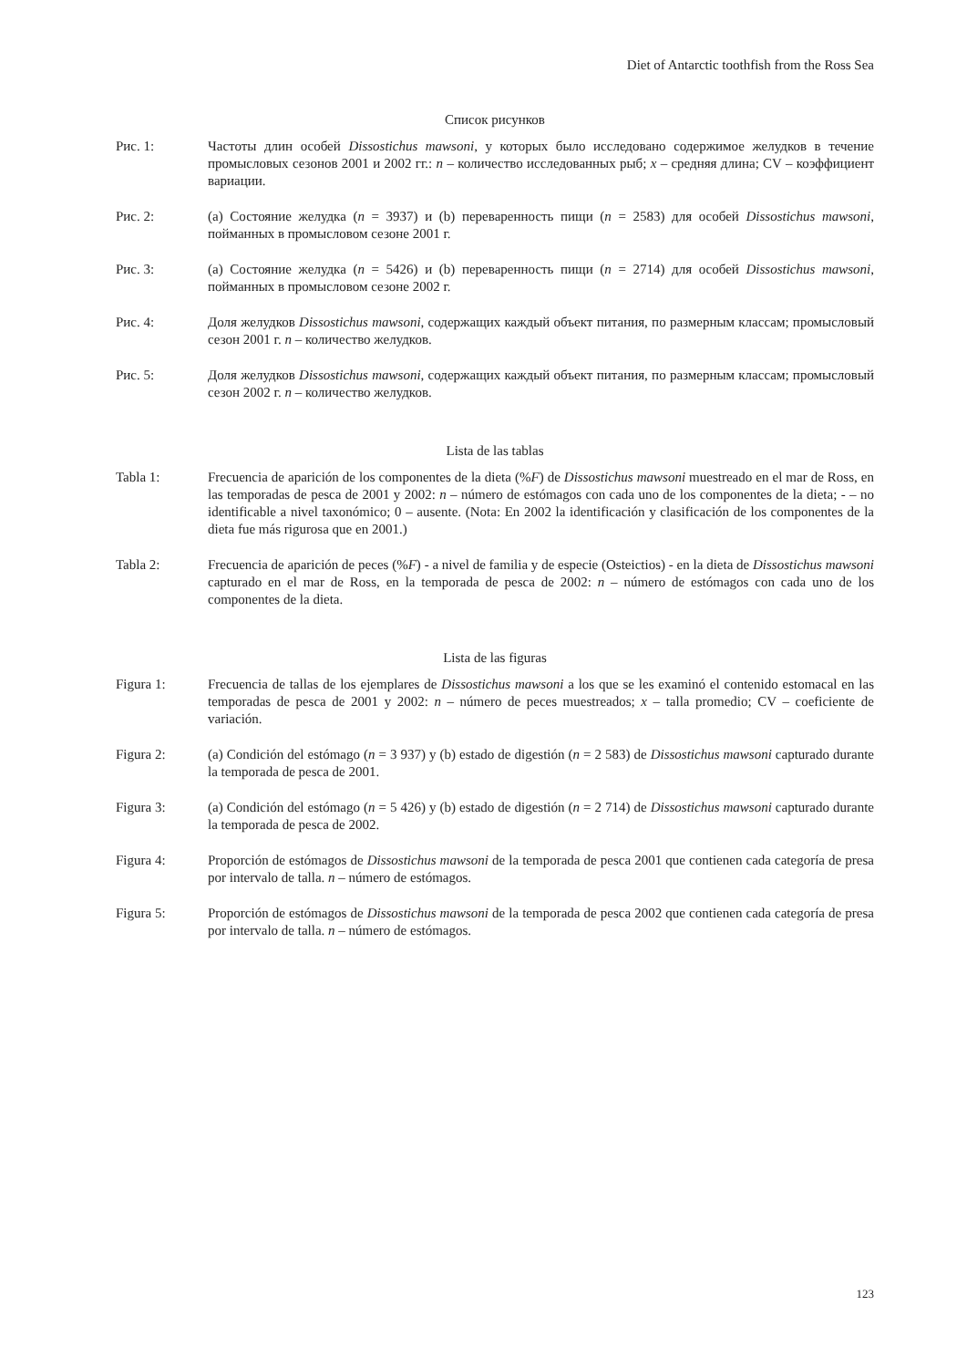Diet of Antarctic toothfish from the Ross Sea
Список рисунков
Рис. 1: Частоты длин особей Dissostichus mawsoni, у которых было исследовано содержимое желудков в течение промысловых сезонов 2001 и 2002 гг.: n – количество исследованных рыб; x – средняя длина; CV – коэффициент вариации.
Рис. 2: (a) Состояние желудка (n = 3937) и (b) переваренность пищи (n = 2583) для особей Dissostichus mawsoni, пойманных в промысловом сезоне 2001 г.
Рис. 3: (a) Состояние желудка (n = 5426) и (b) переваренность пищи (n = 2714) для особей Dissostichus mawsoni, пойманных в промысловом сезоне 2002 г.
Рис. 4: Доля желудков Dissostichus mawsoni, содержащих каждый объект питания, по размерным классам; промысловый сезон 2001 г. n – количество желудков.
Рис. 5: Доля желудков Dissostichus mawsoni, содержащих каждый объект питания, по размерным классам; промысловый сезон 2002 г. n – количество желудков.
Lista de las tablas
Tabla 1: Frecuencia de aparición de los componentes de la dieta (%F) de Dissostichus mawsoni muestreado en el mar de Ross, en las temporadas de pesca de 2001 y 2002: n – número de estómagos con cada uno de los componentes de la dieta; - – no identificable a nivel taxonómico; 0 – ausente. (Nota: En 2002 la identificación y clasificación de los componentes de la dieta fue más rigurosa que en 2001.)
Tabla 2: Frecuencia de aparición de peces (%F) - a nivel de familia y de especie (Osteictios) - en la dieta de Dissostichus mawsoni capturado en el mar de Ross, en la temporada de pesca de 2002: n – número de estómagos con cada uno de los componentes de la dieta.
Lista de las figuras
Figura 1: Frecuencia de tallas de los ejemplares de Dissostichus mawsoni a los que se les examinó el contenido estomacal en las temporadas de pesca de 2001 y 2002: n – número de peces muestreados; x – talla promedio; CV – coeficiente de variación.
Figura 2: (a) Condición del estómago (n = 3 937) y (b) estado de digestión (n = 2 583) de Dissostichus mawsoni capturado durante la temporada de pesca de 2001.
Figura 3: (a) Condición del estómago (n = 5 426) y (b) estado de digestión (n = 2 714) de Dissostichus mawsoni capturado durante la temporada de pesca de 2002.
Figura 4: Proporción de estómagos de Dissostichus mawsoni de la temporada de pesca 2001 que contienen cada categoría de presa por intervalo de talla. n – número de estómagos.
Figura 5: Proporción de estómagos de Dissostichus mawsoni de la temporada de pesca 2002 que contienen cada categoría de presa por intervalo de talla. n – número de estómagos.
123